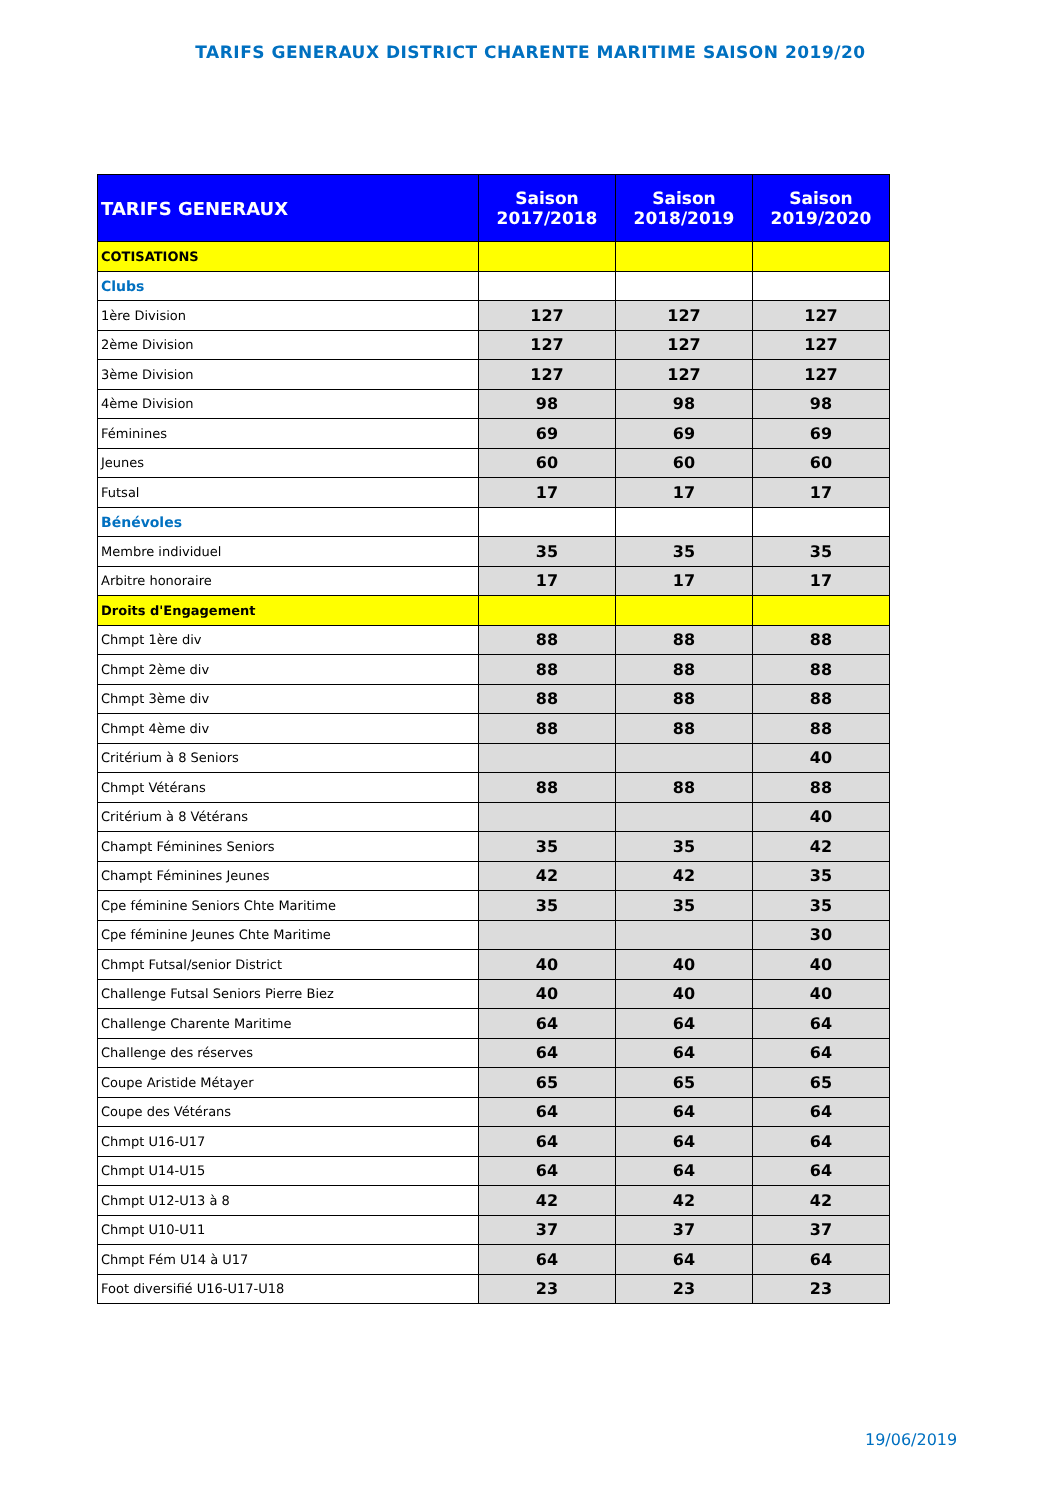TARIFS GENERAUX DISTRICT CHARENTE MARITIME SAISON 2019/20
| TARIFS GENERAUX | Saison 2017/2018 | Saison 2018/2019 | Saison 2019/2020 |
| --- | --- | --- | --- |
| COTISATIONS | | | |
| Clubs | | | |
| 1ère Division | 127 | 127 | 127 |
| 2ème Division | 127 | 127 | 127 |
| 3ème Division | 127 | 127 | 127 |
| 4ème Division | 98 | 98 | 98 |
| Féminines | 69 | 69 | 69 |
| Jeunes | 60 | 60 | 60 |
| Futsal | 17 | 17 | 17 |
| Bénévoles | | | |
| Membre individuel | 35 | 35 | 35 |
| Arbitre honoraire | 17 | 17 | 17 |
| Droits d'Engagement | | | |
| Chmpt 1ère div | 88 | 88 | 88 |
| Chmpt 2ème div | 88 | 88 | 88 |
| Chmpt 3ème div | 88 | 88 | 88 |
| Chmpt 4ème div | 88 | 88 | 88 |
| Critérium à 8 Seniors | | | 40 |
| Chmpt Vétérans | 88 | 88 | 88 |
| Critérium à 8 Vétérans | | | 40 |
| Champt Féminines Seniors | 35 | 35 | 42 |
| Champt Féminines Jeunes | 42 | 42 | 35 |
| Cpe féminine Seniors Chte Maritime | 35 | 35 | 35 |
| Cpe féminine Jeunes Chte Maritime | | | 30 |
| Chmpt Futsal/senior District | 40 | 40 | 40 |
| Challenge Futsal Seniors Pierre Biez | 40 | 40 | 40 |
| Challenge Charente Maritime | 64 | 64 | 64 |
| Challenge des réserves | 64 | 64 | 64 |
| Coupe Aristide Métayer | 65 | 65 | 65 |
| Coupe des Vétérans | 64 | 64 | 64 |
| Chmpt U16-U17 | 64 | 64 | 64 |
| Chmpt U14-U15 | 64 | 64 | 64 |
| Chmpt U12-U13 à 8 | 42 | 42 | 42 |
| Chmpt U10-U11 | 37 | 37 | 37 |
| Chmpt Fém U14 à U17 | 64 | 64 | 64 |
| Foot diversifié U16-U17-U18 | 23 | 23 | 23 |
19/06/2019